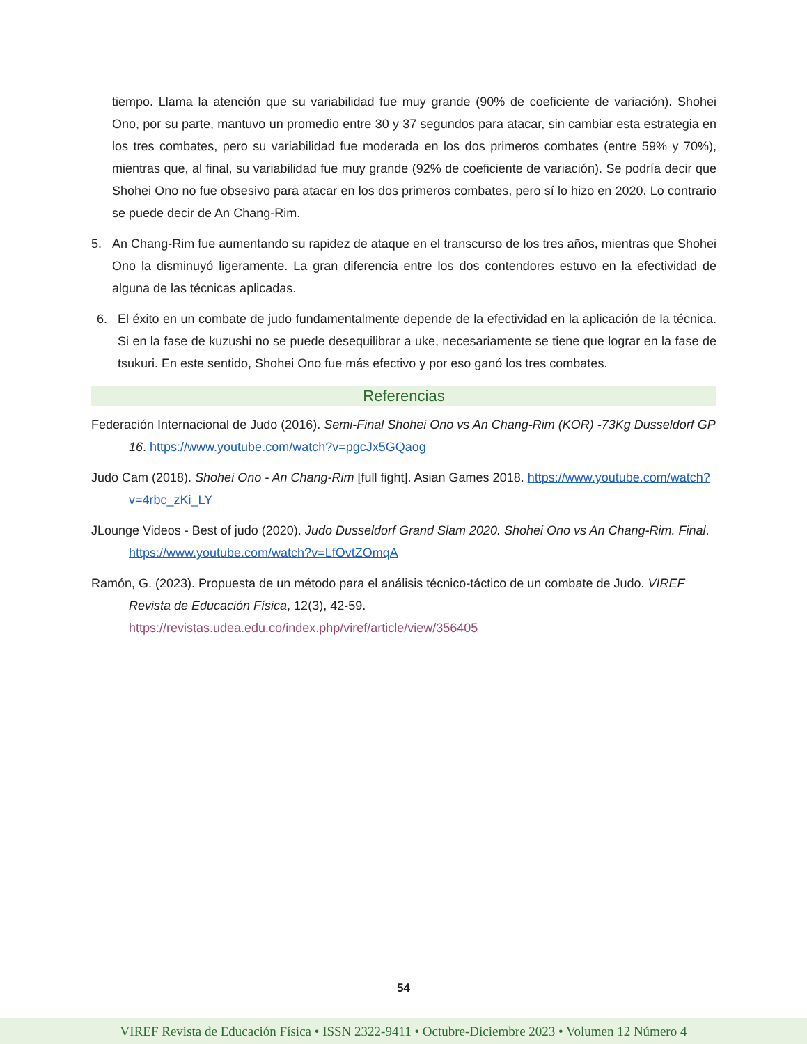tiempo. Llama la atención que su variabilidad fue muy grande (90% de coeficiente de variación). Shohei Ono, por su parte, mantuvo un promedio entre 30 y 37 segundos para atacar, sin cambiar esta estrategia en los tres combates, pero su variabilidad fue moderada en los dos primeros combates (entre 59% y 70%), mientras que, al final, su variabilidad fue muy grande (92% de coeficiente de variación). Se podría decir que Shohei Ono no fue obsesivo para atacar en los dos primeros combates, pero sí lo hizo en 2020. Lo contrario se puede decir de An Chang-Rim.
5. An Chang-Rim fue aumentando su rapidez de ataque en el transcurso de los tres años, mientras que Shohei Ono la disminuyó ligeramente. La gran diferencia entre los dos contendores estuvo en la efectividad de alguna de las técnicas aplicadas.
6. El éxito en un combate de judo fundamentalmente depende de la efectividad en la aplicación de la técnica. Si en la fase de kuzushi no se puede desequilibrar a uke, necesariamente se tiene que lograr en la fase de tsukuri. En este sentido, Shohei Ono fue más efectivo y por eso ganó los tres combates.
Referencias
Federación Internacional de Judo (2016). Semi-Final Shohei Ono vs An Chang-Rim (KOR) -73Kg Dusseldorf GP 16. https://www.youtube.com/watch?v=pgcJx5GQaog
Judo Cam (2018). Shohei Ono - An Chang-Rim [full fight]. Asian Games 2018. https://www.youtube.com/watch?v=4rbc_zKi_LY
JLounge Videos - Best of judo (2020). Judo Dusseldorf Grand Slam 2020. Shohei Ono vs An Chang-Rim. Final. https://www.youtube.com/watch?v=LfOvtZOmqA
Ramón, G. (2023). Propuesta de un método para el análisis técnico-táctico de un combate de Judo. VIREF Revista de Educación Física, 12(3), 42-59. https://revistas.udea.edu.co/index.php/viref/article/view/356405
54
VIREF Revista de Educación Física • ISSN 2322-9411 • Octubre-Diciembre 2023 • Volumen 12 Número 4